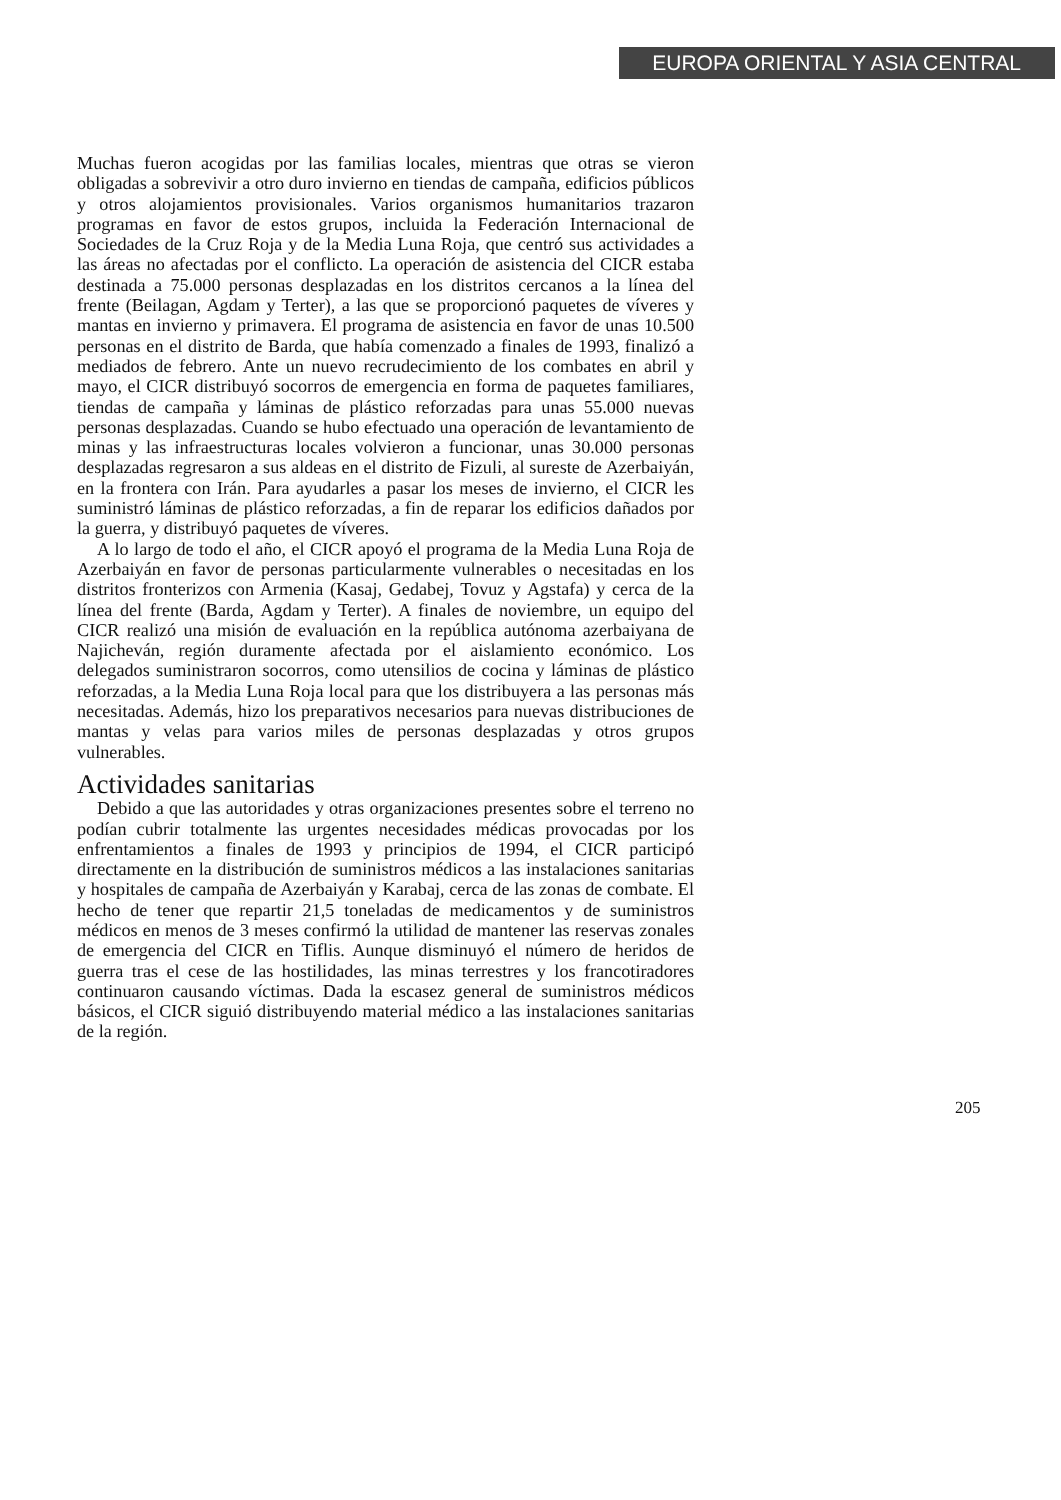EUROPA ORIENTAL Y ASIA CENTRAL
Muchas fueron acogidas por las familias locales, mientras que otras se vieron obligadas a sobrevivir a otro duro invierno en tiendas de campaña, edificios públicos y otros alojamientos provisionales. Varios organismos humanitarios trazaron programas en favor de estos grupos, incluida la Federación Internacional de Sociedades de la Cruz Roja y de la Media Luna Roja, que centró sus actividades a las áreas no afectadas por el conflicto. La operación de asistencia del CICR estaba destinada a 75.000 personas desplazadas en los distritos cercanos a la línea del frente (Beilagan, Agdam y Terter), a las que se proporcionó paquetes de víveres y mantas en invierno y primavera. El programa de asistencia en favor de unas 10.500 personas en el distrito de Barda, que había comenzado a finales de 1993, finalizó a mediados de febrero. Ante un nuevo recrudecimiento de los combates en abril y mayo, el CICR distribuyó socorros de emergencia en forma de paquetes familiares, tiendas de campaña y láminas de plástico reforzadas para unas 55.000 nuevas personas desplazadas. Cuando se hubo efectuado una operación de levantamiento de minas y las infraestructuras locales volvieron a funcionar, unas 30.000 personas desplazadas regresaron a sus aldeas en el distrito de Fizuli, al sureste de Azerbaiyán, en la frontera con Irán. Para ayudarles a pasar los meses de invierno, el CICR les suministró láminas de plástico reforzadas, a fin de reparar los edificios dañados por la guerra, y distribuyó paquetes de víveres.
A lo largo de todo el año, el CICR apoyó el programa de la Media Luna Roja de Azerbaiyán en favor de personas particularmente vulnerables o necesitadas en los distritos fronterizos con Armenia (Kasaj, Gedabej, Tovuz y Agstafa) y cerca de la línea del frente (Barda, Agdam y Terter). A finales de noviembre, un equipo del CICR realizó una misión de evaluación en la república autónoma azerbaiyana de Najicheván, región duramente afectada por el aislamiento económico. Los delegados suministraron socorros, como utensilios de cocina y láminas de plástico reforzadas, a la Media Luna Roja local para que los distribuyera a las personas más necesitadas. Además, hizo los preparativos necesarios para nuevas distribuciones de mantas y velas para varios miles de personas desplazadas y otros grupos vulnerables.
Actividades sanitarias
Debido a que las autoridades y otras organizaciones presentes sobre el terreno no podían cubrir totalmente las urgentes necesidades médicas provocadas por los enfrentamientos a finales de 1993 y principios de 1994, el CICR participó directamente en la distribución de suministros médicos a las instalaciones sanitarias y hospitales de campaña de Azerbaiyán y Karabaj, cerca de las zonas de combate. El hecho de tener que repartir 21,5 toneladas de medicamentos y de suministros médicos en menos de 3 meses confirmó la utilidad de mantener las reservas zonales de emergencia del CICR en Tiflis. Aunque disminuyó el número de heridos de guerra tras el cese de las hostilidades, las minas terrestres y los francotiradores continuaron causando víctimas. Dada la escasez general de suministros médicos básicos, el CICR siguió distribuyendo material médico a las instalaciones sanitarias de la región.
205